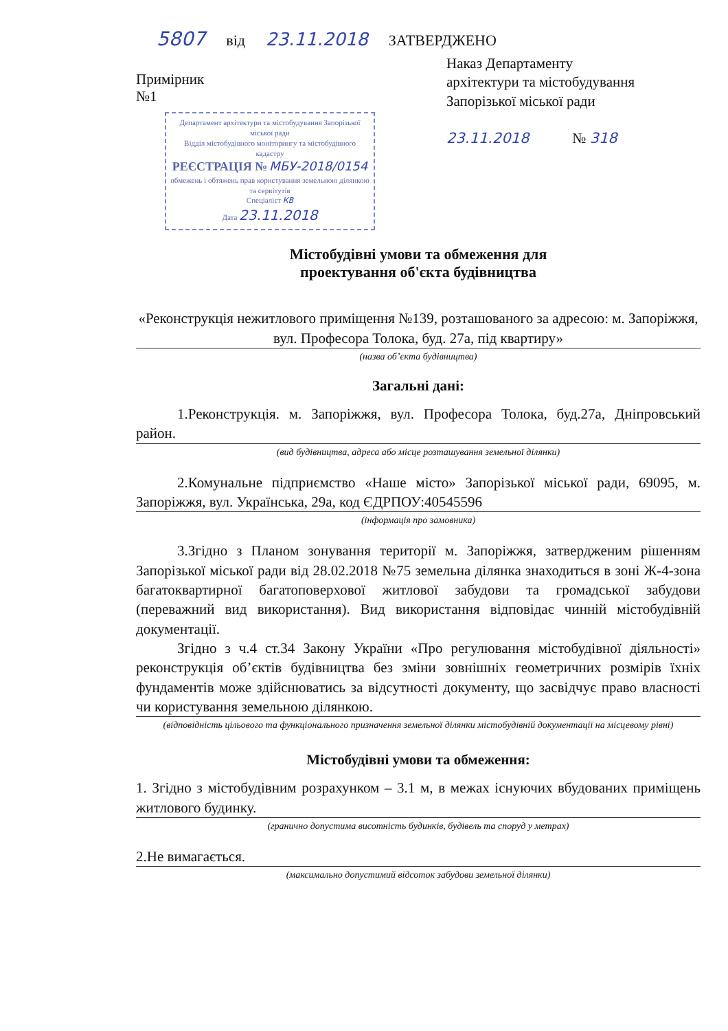5807 від 23.11.2018 ЗАТВЕРДЖЕНО
Примірник
№1
Департамент архітектури та містобудування Запорізької міської ради
Відділ містобудівного моніторингу та містобудівного кадастру
РЕЄСТРАЦІЯ № МБУ-2018/0154
обмежень і обтяжень прав користування земельною ділянкою та сервітутів
Спеціаліст КВ
Дата 23.11.2018
Наказ Департаменту
архітектури та містобудування
Запорізької міської ради
23.11.2018 № 318
Містобудівні умови та обмеження для
проектування об'єкта будівництва
«Реконструкція нежитлового приміщення №139, розташованого за адресою: м. Запоріжжя, вул. Професора Толока, буд. 27а, під квартиру»
(назва об’єкта будівництва)
Загальні дані:
1.Реконструкція. м. Запоріжжя, вул. Професора Толока, буд.27а, Дніпровський район.
(вид будівництва, адреса або місце розташування земельної ділянки)
2.Комунальне підприємство «Наше місто» Запорізької міської ради, 69095, м. Запоріжжя, вул. Українська, 29а, код ЄДРПОУ:40545596
(інформація про замовника)
3.Згідно з Планом зонування території м. Запоріжжя, затвердженим рішенням Запорізької міської ради від 28.02.2018 №75 земельна ділянка знаходиться в зоні Ж-4-зона багатоквартирної багатоповерхової житлової забудови та громадської забудови (переважний вид використання). Вид використання відповідає чинній містобудівній документації.
Згідно з ч.4 ст.34 Закону України «Про регулювання містобудівної діяльності» реконструкція об’єктів будівництва без зміни зовнішніх геометричних розмірів їхніх фундаментів може здійснюватись за відсутності документу, що засвідчує право власності чи користування земельною ділянкою.
(відповідність цільового та функціонального призначення земельної ділянки містобудівній документації на місцевому рівні)
Містобудівні умови та обмеження:
1. Згідно з містобудівним розрахунком – 3.1 м, в межах існуючих вбудованих приміщень житлового будинку.
(гранично допустима висотність будинків, будівель та споруд у метрах)
2.Не вимагається.
(максимально допустимий відсоток забудови земельної ділянки)